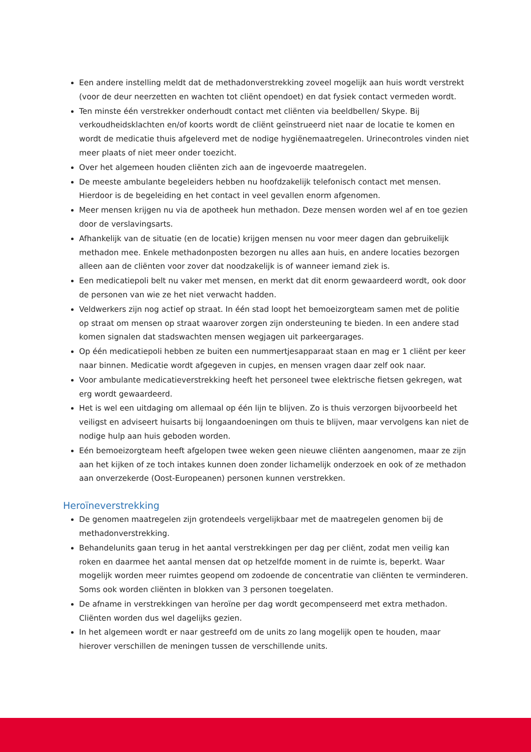Een andere instelling meldt dat de methadonverstrekking zoveel mogelijk aan huis wordt verstrekt (voor de deur neerzetten en wachten tot cliënt opendoet) en dat fysiek contact vermeden wordt.
Ten minste één verstrekker onderhoudt contact met cliënten via beeldbellen/ Skype. Bij verkoudheidsklachten en/of koorts wordt de cliënt geïnstrueerd niet naar de locatie te komen en wordt de medicatie thuis afgeleverd met de nodige hygiënemaatregelen. Urinecontroles vinden niet meer plaats of niet meer onder toezicht.
Over het algemeen houden cliënten zich aan de ingevoerde maatregelen.
De meeste ambulante begeleiders hebben nu hoofdzakelijk telefonisch contact met mensen. Hierdoor is de begeleiding en het contact in veel gevallen enorm afgenomen.
Meer mensen krijgen nu via de apotheek hun methadon. Deze mensen worden wel af en toe gezien door de verslavingsarts.
Afhankelijk van de situatie (en de locatie) krijgen mensen nu voor meer dagen dan gebruikelijk methadon mee. Enkele methadonposten bezorgen nu alles aan huis, en andere locaties bezorgen alleen aan de cliënten voor zover dat noodzakelijk is of wanneer iemand ziek is.
Een medicatiepoli belt nu vaker met mensen, en merkt dat dit enorm gewaardeerd wordt, ook door de personen van wie ze het niet verwacht hadden.
Veldwerkers zijn nog actief op straat. In één stad loopt het bemoeizorgteam samen met de politie op straat om mensen op straat waarover zorgen zijn ondersteuning te bieden. In een andere stad komen signalen dat stadswachten mensen wegjagen uit parkeergarages.
Op één medicatiepoli hebben ze buiten een nummertjesapparaat staan en mag er 1 cliënt per keer naar binnen. Medicatie wordt afgegeven in cupjes, en mensen vragen daar zelf ook naar.
Voor ambulante medicatieverstrekking heeft het personeel twee elektrische fietsen gekregen, wat erg wordt gewaardeerd.
Het is wel een uitdaging om allemaal op één lijn te blijven. Zo is thuis verzorgen bijvoorbeeld het veiligst en adviseert huisarts bij longaandoeningen om thuis te blijven, maar vervolgens kan niet de nodige hulp aan huis geboden worden.
Eén bemoeizorgteam heeft afgelopen twee weken geen nieuwe cliënten aangenomen, maar ze zijn aan het kijken of ze toch intakes kunnen doen zonder lichamelijk onderzoek en ook of ze methadon aan onverzekerde (Oost-Europeanen) personen kunnen verstrekken.
Heroïneverstrekking
De genomen maatregelen zijn grotendeels vergelijkbaar met de maatregelen genomen bij de methadonverstrekking.
Behandelunits gaan terug in het aantal verstrekkingen per dag per cliënt, zodat men veilig kan roken en daarmee het aantal mensen dat op hetzelfde moment in de ruimte is, beperkt. Waar mogelijk worden meer ruimtes geopend om zodoende de concentratie van cliënten te verminderen. Soms ook worden cliënten in blokken van 3 personen toegelaten.
De afname in verstrekkingen van heroïne per dag wordt gecompenseerd met extra methadon. Cliënten worden dus wel dagelijks gezien.
In het algemeen wordt er naar gestreefd om de units zo lang mogelijk open te houden, maar hierover verschillen de meningen tussen de verschillende units.